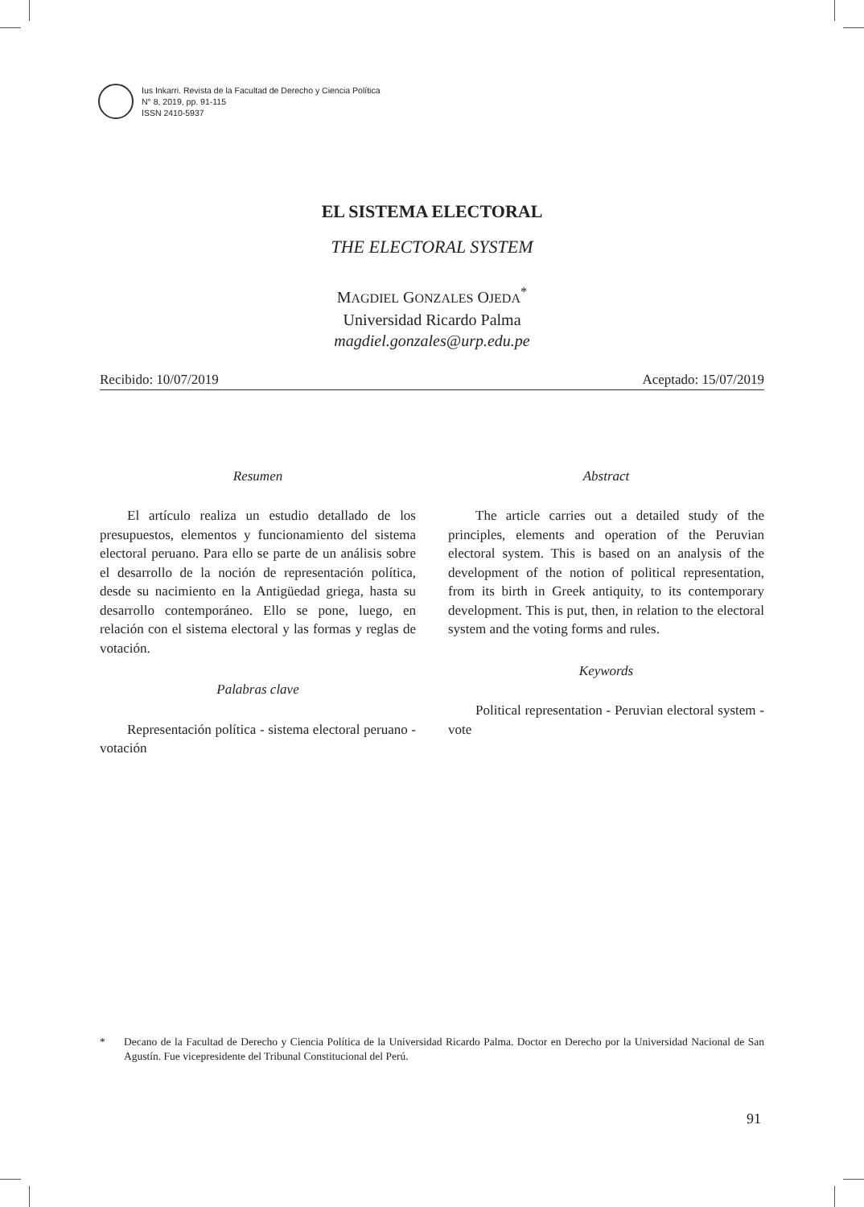Ius Inkarri. Revista de la Facultad de Derecho y Ciencia Política
N° 8, 2019, pp. 91-115
ISSN 2410-5937
EL SISTEMA ELECTORAL
THE ELECTORAL SYSTEM
MAGDIEL GONZALES OJEDA<sup>*</sup>
Universidad Ricardo Palma
magdiel.gonzales@urp.edu.pe
Recibido: 10/07/2019 Aceptado: 15/07/2019
Resumen
El artículo realiza un estudio detallado de los presupuestos, elementos y funcionamiento del sistema electoral peruano. Para ello se parte de un análisis sobre el desarrollo de la noción de representación política, desde su nacimiento en la Antigüedad griega, hasta su desarrollo contemporáneo. Ello se pone, luego, en relación con el sistema electoral y las formas y reglas de votación.
Palabras clave
Representación política - sistema electoral peruano - votación
Abstract
The article carries out a detailed study of the principles, elements and operation of the Peruvian electoral system. This is based on an analysis of the development of the notion of political representation, from its birth in Greek antiquity, to its contemporary development. This is put, then, in relation to the electoral system and the voting forms and rules.
Keywords
Political representation - Peruvian electoral system - vote
* Decano de la Facultad de Derecho y Ciencia Política de la Universidad Ricardo Palma. Doctor en Derecho por la Universidad Nacional de San Agustín. Fue vicepresidente del Tribunal Constitucional del Perú.
91